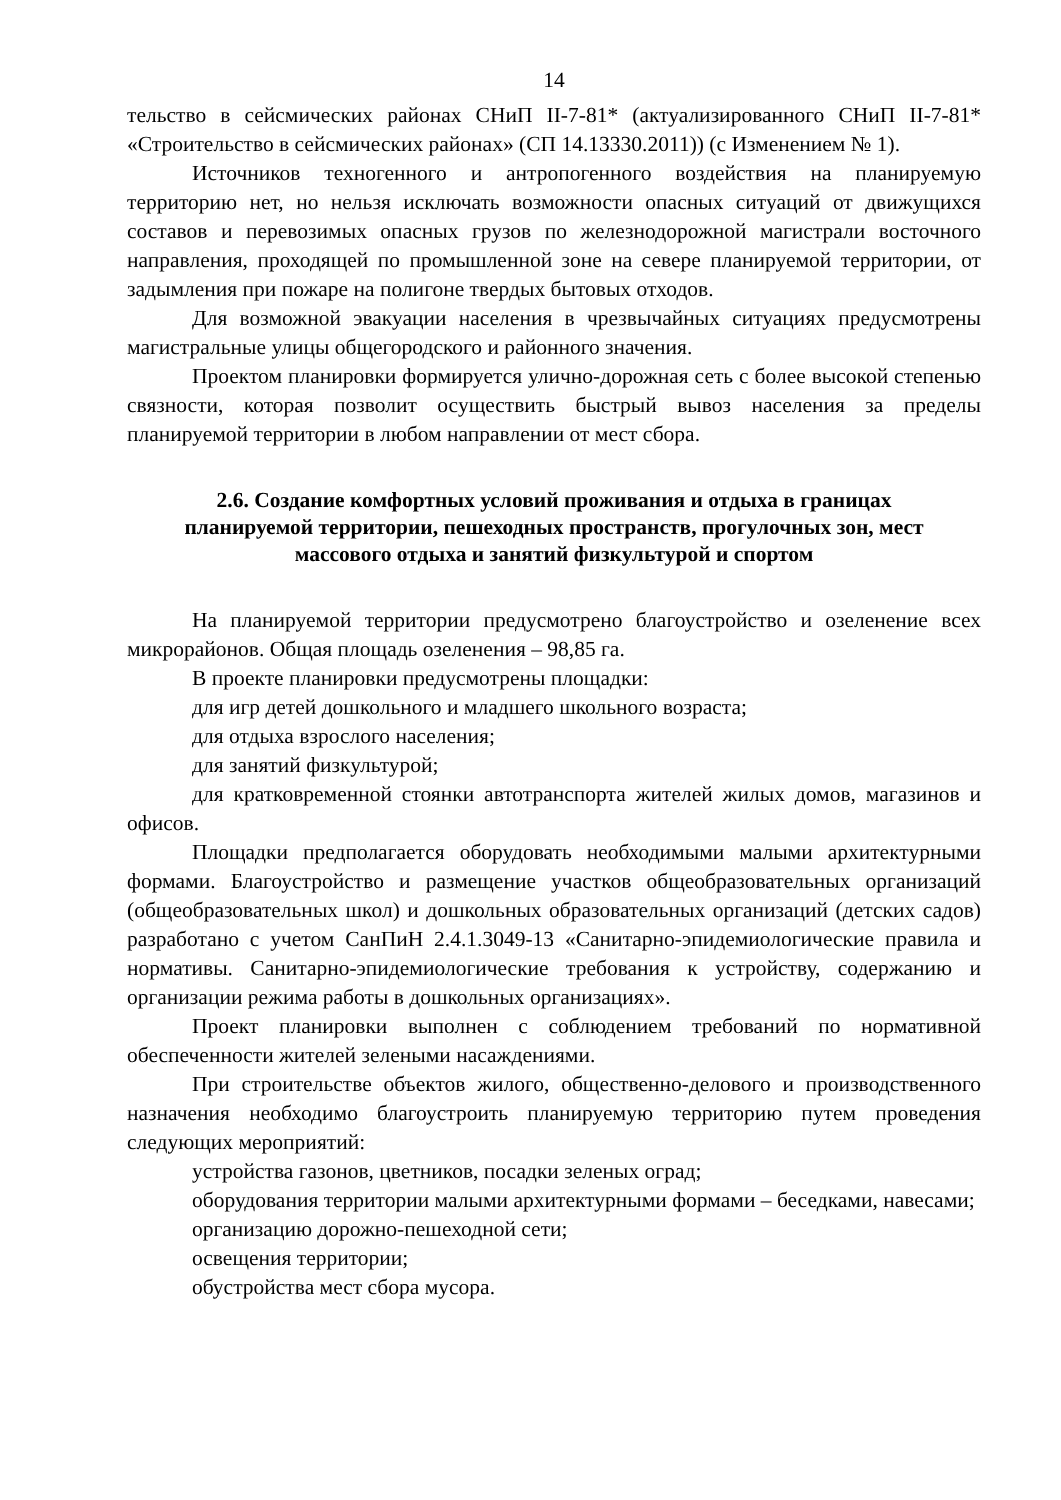14
тельство в сейсмических районах СНиП II-7-81* (актуализированного СНиП II-7-81* «Строительство в сейсмических районах» (СП 14.13330.2011)) (с Изменением № 1).
Источников техногенного и антропогенного воздействия на планируемую территорию нет, но нельзя исключать возможности опасных ситуаций от движущихся составов и перевозимых опасных грузов по железнодорожной магистрали восточного направления, проходящей по промышленной зоне на севере планируемой территории, от задымления при пожаре на полигоне твердых бытовых отходов.
Для возможной эвакуации населения в чрезвычайных ситуациях предусмотрены магистральные улицы общегородского и районного значения.
Проектом планировки формируется улично-дорожная сеть с более высокой степенью связности, которая позволит осуществить быстрый вывоз населения за пределы планируемой территории в любом направлении от мест сбора.
2.6. Создание комфортных условий проживания и отдыха в границах планируемой территории, пешеходных пространств, прогулочных зон, мест массового отдыха и занятий физкультурой и спортом
На планируемой территории предусмотрено благоустройство и озеленение всех микрорайонов. Общая площадь озеленения – 98,85 га.
В проекте планировки предусмотрены площадки:
для игр детей дошкольного и младшего школьного возраста;
для отдыха взрослого населения;
для занятий физкультурой;
для кратковременной стоянки автотранспорта жителей жилых домов, магазинов и офисов.
Площадки предполагается оборудовать необходимыми малыми архитектурными формами. Благоустройство и размещение участков общеобразовательных организаций (общеобразовательных школ) и дошкольных образовательных организаций (детских садов) разработано с учетом СанПиН 2.4.1.3049-13 «Санитарно-эпидемиологические правила и нормативы. Санитарно-эпидемиологические требования к устройству, содержанию и организации режима работы в дошкольных организациях».
Проект планировки выполнен с соблюдением требований по нормативной обеспеченности жителей зелеными насаждениями.
При строительстве объектов жилого, общественно-делового и производственного назначения необходимо благоустроить планируемую территорию путем проведения следующих мероприятий:
устройства газонов, цветников, посадки зеленых оград;
оборудования территории малыми архитектурными формами – беседками, навесами;
организацию дорожно-пешеходной сети;
освещения территории;
обустройства мест сбора мусора.